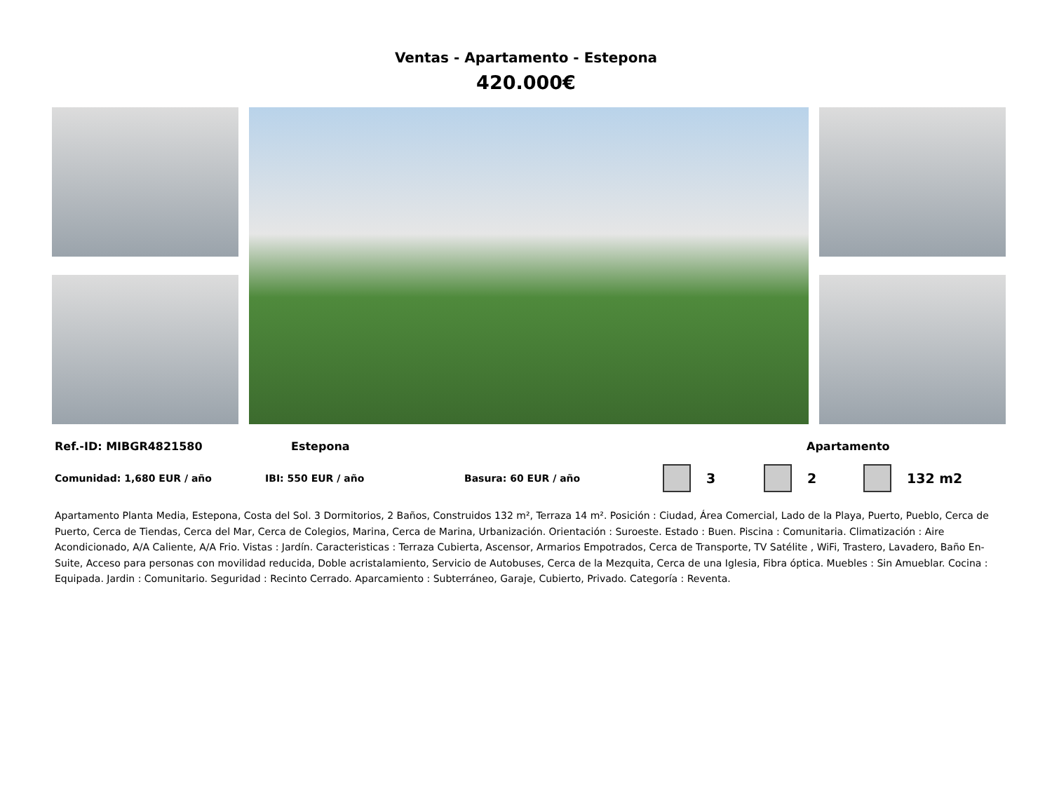Ventas - Apartamento - Estepona
420.000€
Ref.-ID: MIBGR4821580 Estepona Apartamento
Comunidad: 1,680 EUR / año IBI: 550 EUR / año Basura: 60 EUR / año 3 2 132 m2
Apartamento Planta Media, Estepona, Costa del Sol. 3 Dormitorios, 2 Baños, Construidos 132 m², Terraza 14 m². Posición : Ciudad, Área Comercial, Lado de la Playa, Puerto, Pueblo, Cerca de Puerto, Cerca de Tiendas, Cerca del Mar, Cerca de Colegios, Marina, Cerca de Marina, Urbanización. Orientación : Suroeste. Estado : Buen. Piscina : Comunitaria. Climatización : Aire Acondicionado, A/A Caliente, A/A Frio. Vistas : Jardín. Caracteristicas : Terraza Cubierta, Ascensor, Armarios Empotrados, Cerca de Transporte, TV Satélite , WiFi, Trastero, Lavadero, Baño En-Suite, Acceso para personas con movilidad reducida, Doble acristalamiento, Servicio de Autobuses, Cerca de la Mezquita, Cerca de una Iglesia, Fibra óptica. Muebles : Sin Amueblar. Cocina : Equipada. Jardin : Comunitario. Seguridad : Recinto Cerrado. Aparcamiento : Subterráneo, Garaje, Cubierto, Privado. Categoría : Reventa.